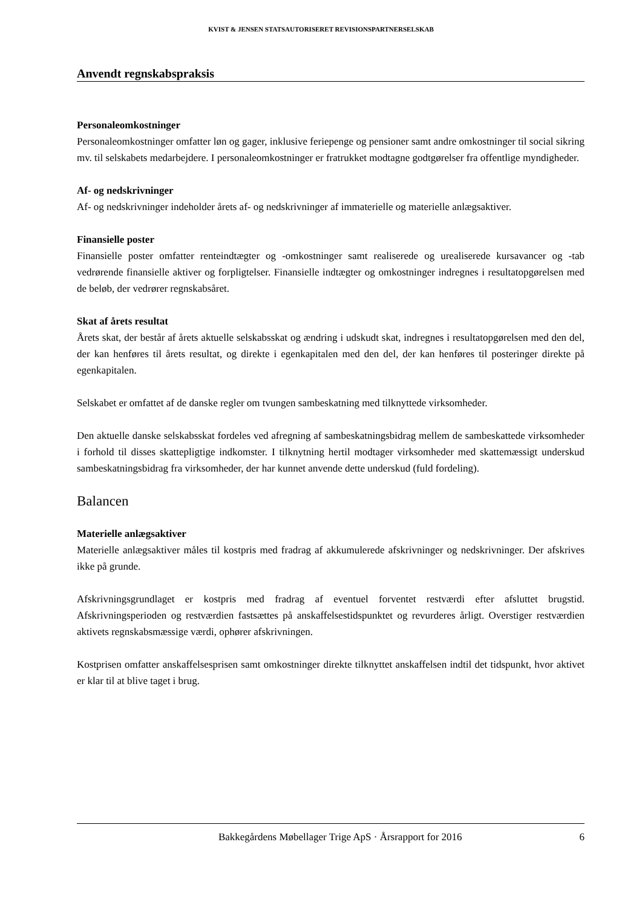KVIST & JENSEN STATSAUTORISERET REVISIONSPARTNERSELSKAB
Anvendt regnskabspraksis
Personaleomkostninger
Personaleomkostninger omfatter løn og gager, inklusive feriepenge og pensioner samt andre omkostninger til social sikring mv. til selskabets medarbejdere. I personaleomkostninger er fratrukket modtagne godtgørelser fra offentlige myndigheder.
Af- og nedskrivninger
Af- og nedskrivninger indeholder årets af- og nedskrivninger af immaterielle og materielle anlægsaktiver.
Finansielle poster
Finansielle poster omfatter renteindtægter og -omkostninger samt realiserede og urealiserede kursavancer og -tab vedrørende finansielle aktiver og forpligtelser. Finansielle indtægter og omkostninger indregnes i resultatopgørelsen med de beløb, der vedrører regnskabsåret.
Skat af årets resultat
Årets skat, der består af årets aktuelle selskabsskat og ændring i udskudt skat, indregnes i resultatopgørelsen med den del, der kan henføres til årets resultat, og direkte i egenkapitalen med den del, der kan henføres til posteringer direkte på egenkapitalen.
Selskabet er omfattet af de danske regler om tvungen sambeskatning med tilknyttede virksomheder.
Den aktuelle danske selskabsskat fordeles ved afregning af sambeskatningsbidrag mellem de sambeskattede virksomheder i forhold til disses skattepligtige indkomster. I tilknytning hertil modtager virksomheder med skattemæssigt underskud sambeskatningsbidrag fra virksomheder, der har kunnet anvende dette underskud (fuld fordeling).
Balancen
Materielle anlægsaktiver
Materielle anlægsaktiver måles til kostpris med fradrag af akkumulerede afskrivninger og nedskrivninger. Der afskrives ikke på grunde.
Afskrivningsgrundlaget er kostpris med fradrag af eventuel forventet restværdi efter afsluttet brugstid. Afskrivningsperioden og restværdien fastsættes på anskaffelsestidspunktet og revurderes årligt. Overstiger restværdien aktivets regnskabsmæssige værdi, ophører afskrivningen.
Kostprisen omfatter anskaffelsesprisen samt omkostninger direkte tilknyttet anskaffelsen indtil det tidspunkt, hvor aktivet er klar til at blive taget i brug.
Bakkegårdens Møbellager Trige ApS · Årsrapport for 2016 6